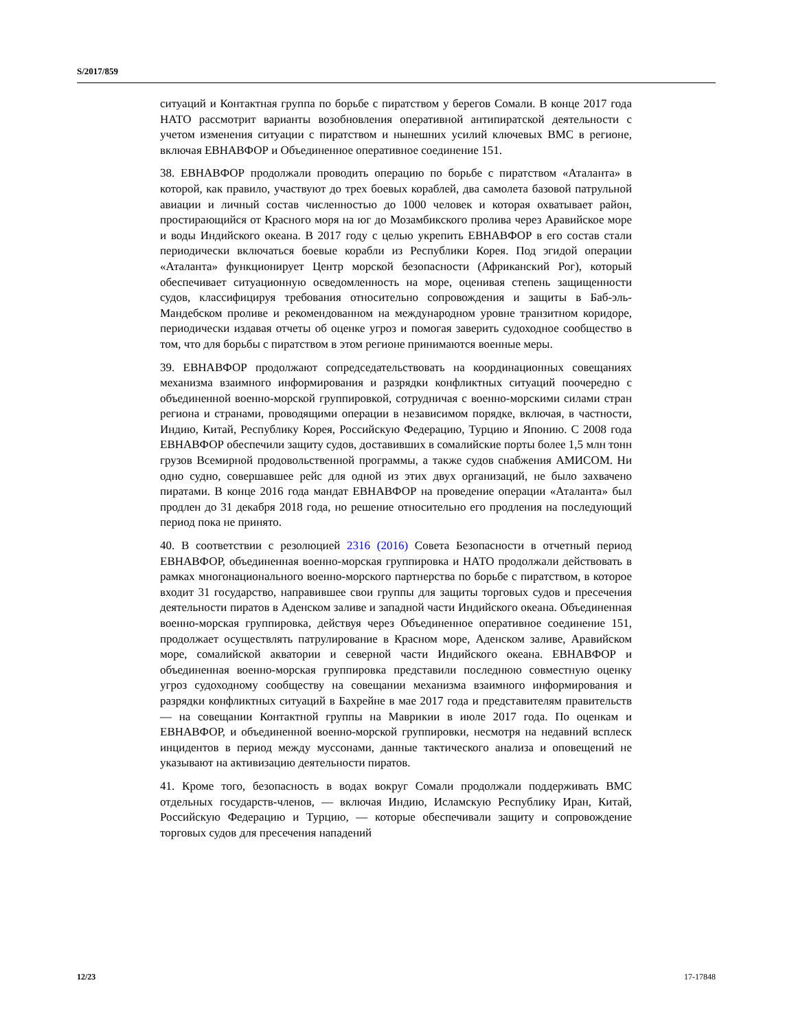S/2017/859
ситуаций и Контактная группа по борьбе с пиратством у берегов Сомали. В конце 2017 года НАТО рассмотрит варианты возобновления оперативной антипиратской деятельности с учетом изменения ситуации с пиратством и нынешних усилий ключевых ВМС в регионе, включая ЕВНАВФОР и Объединенное оперативное соединение 151.
38. ЕВНАВФОР продолжали проводить операцию по борьбе с пиратством «Аталанта» в которой, как правило, участвуют до трех боевых кораблей, два самолета базовой патрульной авиации и личный состав численностью до 1000 человек и которая охватывает район, простирающийся от Красного моря на юг до Мозамбикского пролива через Аравийское море и воды Индийского океана. В 2017 году с целью укрепить ЕВНАВФОР в его состав стали периодически включаться боевые корабли из Республики Корея. Под эгидой операции «Аталанта» функционирует Центр морской безопасности (Африканский Рог), который обеспечивает ситуационную осведомленность на море, оценивая степень защищенности судов, классифицируя требования относительно сопровождения и защиты в Баб-эль-Мандебском проливе и рекомендованном на международном уровне транзитном коридоре, периодически издавая отчеты об оценке угроз и помогая заверить судоходное сообщество в том, что для борьбы с пиратством в этом регионе принимаются военные меры.
39. ЕВНАВФОР продолжают сопредседательствовать на координационных совещаниях механизма взаимного информирования и разрядки конфликтных ситуаций поочередно с объединенной военно-морской группировкой, сотрудничая с военно-морскими силами стран региона и странами, проводящими операции в независимом порядке, включая, в частности, Индию, Китай, Республику Корея, Российскую Федерацию, Турцию и Японию. С 2008 года ЕВНАВФОР обеспечили защиту судов, доставивших в сомалийские порты более 1,5 млн тонн грузов Всемирной продовольственной программы, а также судов снабжения АМИСОМ. Ни одно судно, совершавшее рейс для одной из этих двух организаций, не было захвачено пиратами. В конце 2016 года мандат ЕВНАВФОР на проведение операции «Аталанта» был продлен до 31 декабря 2018 года, но решение относительно его продления на последующий период пока не принято.
40. В соответствии с резолюцией 2316 (2016) Совета Безопасности в отчетный период ЕВНАВФОР, объединенная военно-морская группировка и НАТО продолжали действовать в рамках многонационального военно-морского партнерства по борьбе с пиратством, в которое входит 31 государство, направившее свои группы для защиты торговых судов и пресечения деятельности пиратов в Аденском заливе и западной части Индийского океана. Объединенная военно-морская группировка, действуя через Объединенное оперативное соединение 151, продолжает осуществлять патрулирование в Красном море, Аденском заливе, Аравийском море, сомалийской акватории и северной части Индийского океана. ЕВНАВФОР и объединенная военно-морская группировка представили последнюю совместную оценку угроз судоходному сообществу на совещании механизма взаимного информирования и разрядки конфликтных ситуаций в Бахрейне в мае 2017 года и представителям правительств — на совещании Контактной группы на Маврикии в июле 2017 года. По оценкам и ЕВНАВФОР, и объединенной военно-морской группировки, несмотря на недавний всплеск инцидентов в период между муссонами, данные тактического анализа и оповещений не указывают на активизацию деятельности пиратов.
41. Кроме того, безопасность в водах вокруг Сомали продолжали поддерживать ВМС отдельных государств-членов, — включая Индию, Исламскую Республику Иран, Китай, Российскую Федерацию и Турцию, — которые обеспечивали защиту и сопровождение торговых судов для пресечения нападений
12/23 17-17848